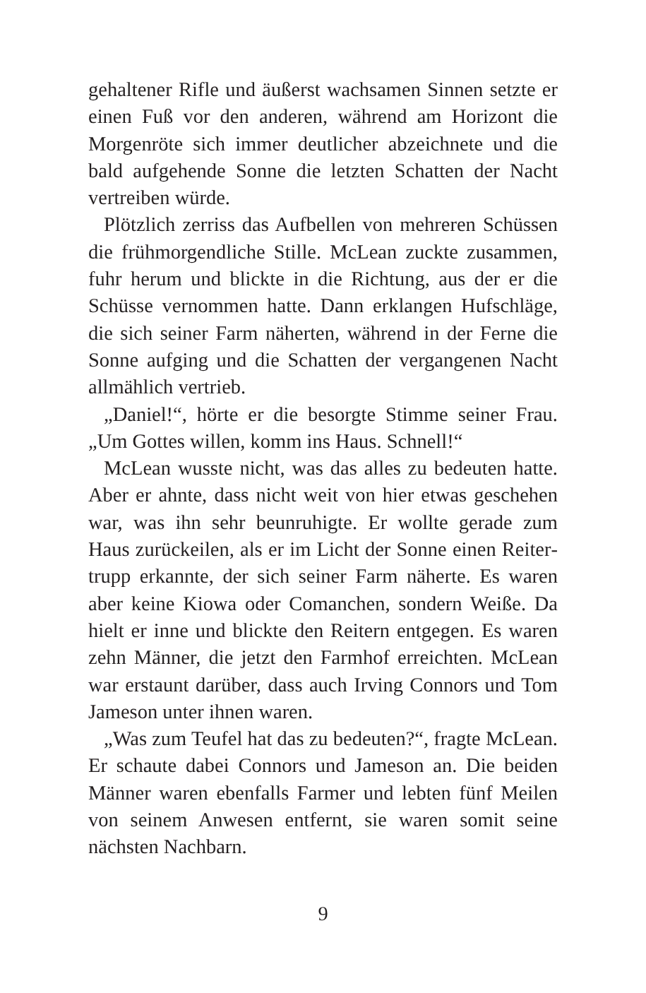gehaltener Rifle und äußerst wachsamen Sinnen setzte er einen Fuß vor den anderen, während am Horizont die Morgenröte sich immer deutlicher abzeichnete und die bald aufgehende Sonne die letzten Schatten der Nacht vertreiben würde.
Plötzlich zerriss das Aufbellen von mehreren Schüssen die frühmorgendliche Stille. McLean zuckte zusammen, fuhr herum und blickte in die Richtung, aus der er die Schüsse vernommen hatte. Dann erklangen Hufschläge, die sich seiner Farm näherten, während in der Ferne die Sonne aufging und die Schatten der vergangenen Nacht allmählich vertrieb.
„Daniel!“, hörte er die besorgte Stimme seiner Frau. „Um Gottes willen, komm ins Haus. Schnell!“
McLean wusste nicht, was das alles zu bedeuten hatte. Aber er ahnte, dass nicht weit von hier etwas geschehen war, was ihn sehr beunruhigte. Er wollte gerade zum Haus zurückeilen, als er im Licht der Sonne einen Reiter­trupp erkannte, der sich seiner Farm näherte. Es waren aber keine Kiowa oder Comanchen, sondern Weiße. Da hielt er inne und blickte den Reitern entgegen. Es waren zehn Männer, die jetzt den Farmhof erreichten. McLean war erstaunt darüber, dass auch Irving Connors und Tom Jameson unter ihnen waren.
„Was zum Teufel hat das zu bedeuten?“, fragte McLean. Er schaute dabei Connors und Jameson an. Die beiden Männer waren ebenfalls Farmer und lebten fünf Meilen von seinem Anwesen entfernt, sie waren somit seine nächsten Nachbarn.
9